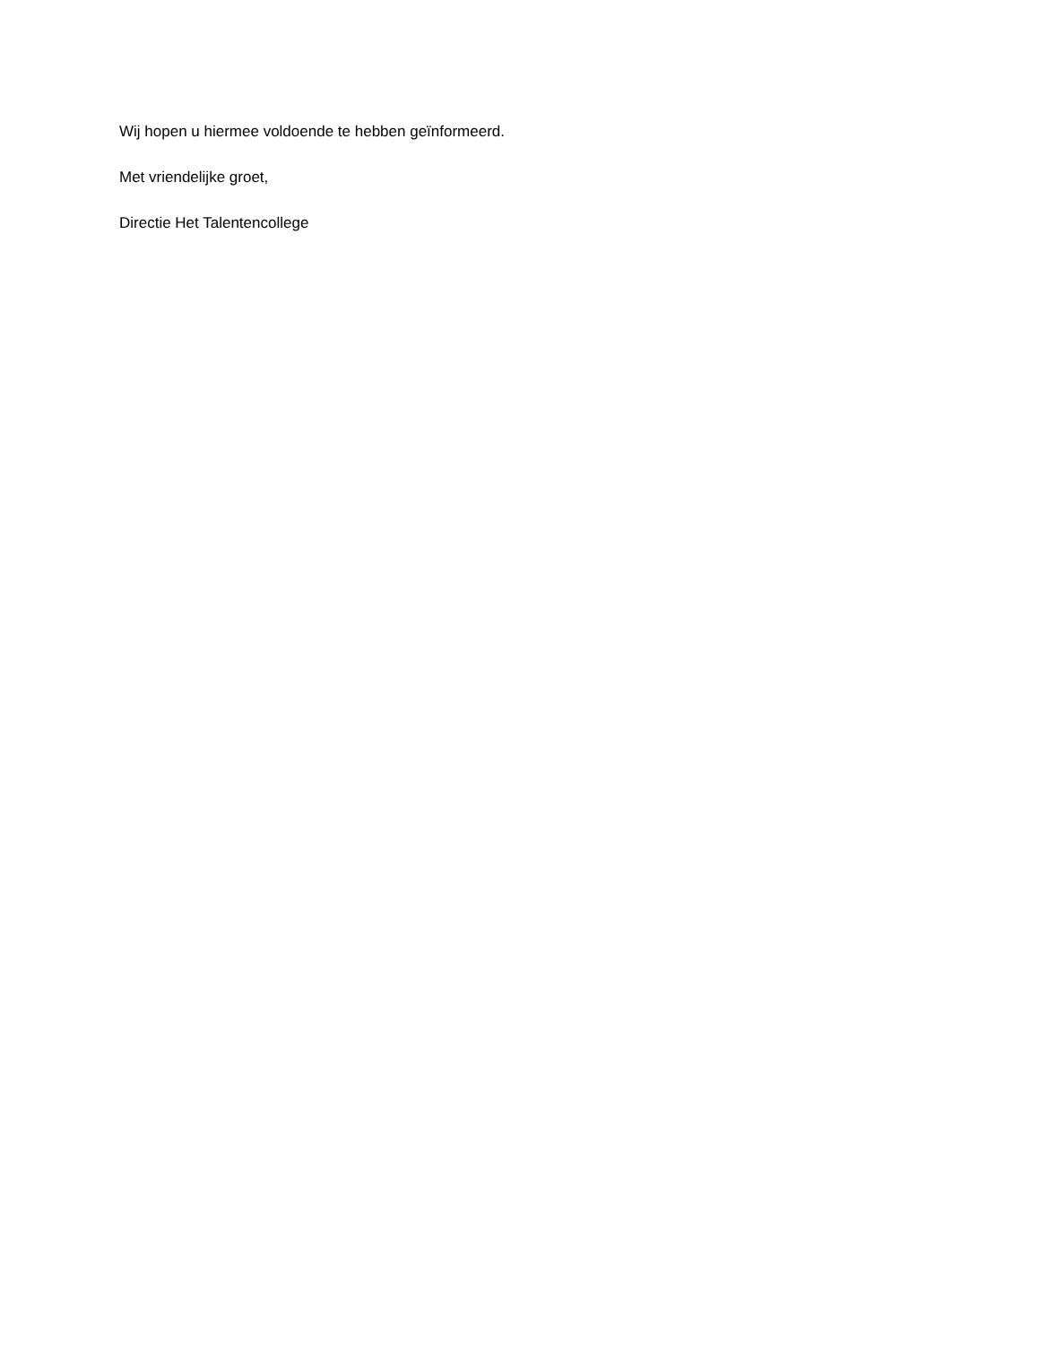Wij hopen u hiermee voldoende te hebben geïnformeerd.
Met vriendelijke groet,
Directie Het Talentencollege